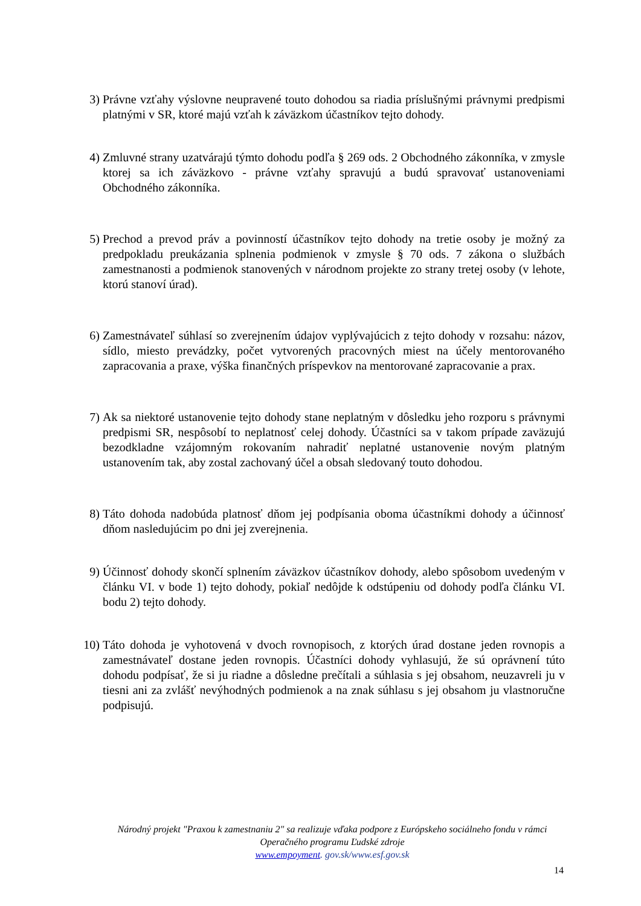3) Právne vzťahy výslovne neupravené touto dohodou sa riadia príslušnými právnymi predpismi platnými v SR, ktoré majú vzťah k záväzkom účastníkov tejto dohody.
4) Zmluvné strany uzatvárajú týmto dohodu podľa § 269 ods. 2 Obchodného zákonníka, v zmysle ktorej sa ich záväzkovo - právne vzťahy spravujú a budú spravovať ustanoveniami Obchodného zákonníka.
5) Prechod a prevod práv a povinností účastníkov tejto dohody na tretie osoby je možný za predpokladu preukázania splnenia podmienok v zmysle § 70 ods. 7 zákona o službách zamestnanosti a podmienok stanovených v národnom projekte zo strany tretej osoby (v lehote, ktorú stanoví úrad).
6) Zamestnávateľ súhlasí so zverejnením údajov vyplývajúcich z tejto dohody v rozsahu: názov, sídlo, miesto prevádzky, počet vytvorených pracovných miest na účely mentorovaného zapracovania a praxe, výška finančných príspevkov na mentorované zapracovanie a prax.
7) Ak sa niektoré ustanovenie tejto dohody stane neplatným v dôsledku jeho rozporu s právnymi predpismi SR, nespôsobí to neplatnosť celej dohody. Účastníci sa v takom prípade zaväzujú bezodkladne vzájomným rokovaním nahradiť neplatné ustanovenie novým platným ustanovením tak, aby zostal zachovaný účel a obsah sledovaný touto dohodou.
8) Táto dohoda nadobúda platnosť dňom jej podpísania oboma účastníkmi dohody a účinnosť dňom nasledujúcim po dni jej zverejnenia.
9) Účinnosť dohody skončí splnením záväzkov účastníkov dohody, alebo spôsobom uvedeným v článku VI. v bode 1) tejto dohody, pokiaľ nedôjde k odstúpeniu od dohody podľa článku VI. bodu 2) tejto dohody.
10)
Táto dohoda je vyhotovená v dvoch rovnopisoch, z ktorých úrad dostane jeden rovnopis a zamestnávateľ dostane jeden rovnopis. Účastníci dohody vyhlasujú, že sú oprávnení túto dohodu podpísať, že si ju riadne a dôsledne prečítali a súhlasia s jej obsahom, neuzavreli ju v tiesni ani za zvlášť nevýhodných podmienok a na znak súhlasu s jej obsahom ju vlastnoručne podpisujú.
Národný projekt "Praxou k zamestnaniu 2" sa realizuje vďaka podpore z Európskeho sociálneho fondu v rámci Operačného programu Ľudské zdroje
www.empoyment. gov.sk/www.esf.gov.sk
14